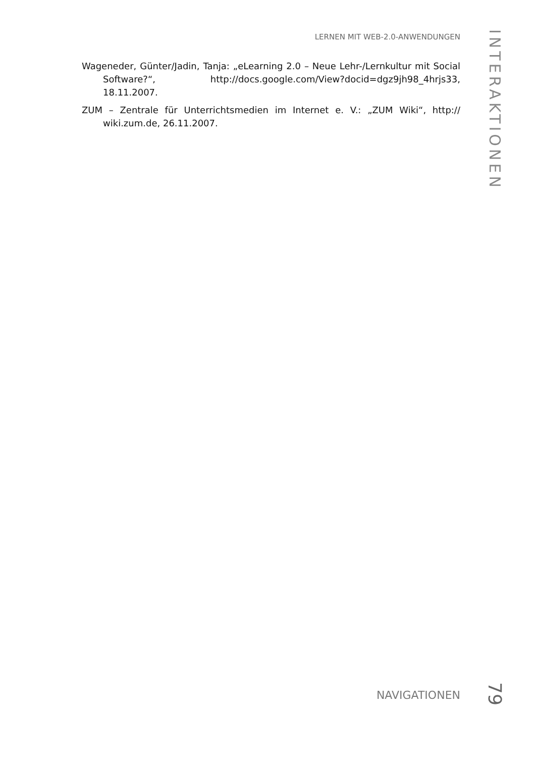LERNEN MIT WEB-2.0-ANWENDUNGEN
INTERAKTIONEN
Wageneder, Günter/Jadin, Tanja: „eLearning 2.0 – Neue Lehr-/Lernkultur mit Social Software?“, http://docs.google.com/View?docid=dgz9jh98_4hrjs33, 18.11.2007.
ZUM – Zentrale für Unterrichtsmedien im Internet e. V.: „ZUM Wiki“, http:// wiki.zum.de, 26.11.2007.
NAVIGATIONEN
79